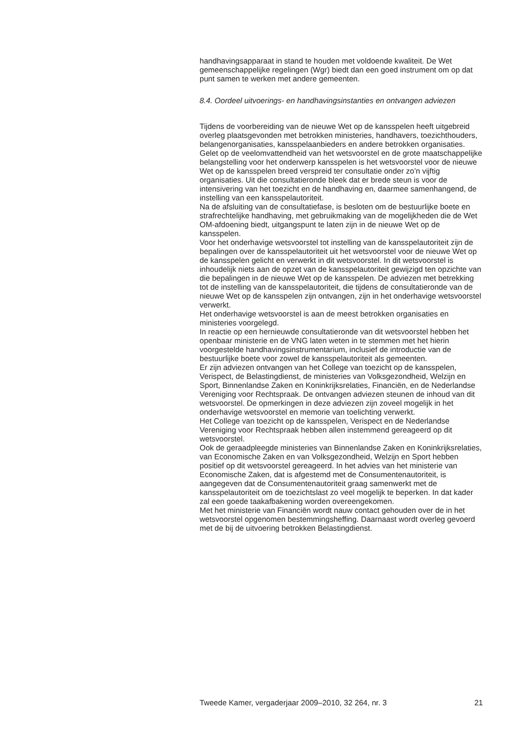handhavingsapparaat in stand te houden met voldoende kwaliteit. De Wet gemeenschappelijke regelingen (Wgr) biedt dan een goed instrument om op dat punt samen te werken met andere gemeenten.
8.4. Oordeel uitvoerings- en handhavingsinstanties en ontvangen adviezen
Tijdens de voorbereiding van de nieuwe Wet op de kansspelen heeft uitgebreid overleg plaatsgevonden met betrokken ministeries, handhavers, toezichthouders, belangenorganisaties, kansspelaanbieders en andere betrokken organisaties. Gelet op de veelomvattendheid van het wetsvoorstel en de grote maatschappelijke belangstelling voor het onderwerp kansspelen is het wetsvoorstel voor de nieuwe Wet op de kansspelen breed verspreid ter consultatie onder zo’n vijftig organisaties. Uit die consultatieronde bleek dat er brede steun is voor de intensivering van het toezicht en de handhaving en, daarmee samenhangend, de instelling van een kansspelautoriteit.
Na de afsluiting van de consultatiefase, is besloten om de bestuurlijke boete en strafrechtelijke handhaving, met gebruikmaking van de mogelijkheden die de Wet OM-afdoening biedt, uitgangspunt te laten zijn in de nieuwe Wet op de kansspelen.
Voor het onderhavige wetsvoorstel tot instelling van de kansspelautoriteit zijn de bepalingen over de kansspelautoriteit uit het wetsvoorstel voor de nieuwe Wet op de kansspelen gelicht en verwerkt in dit wetsvoorstel. In dit wetsvoorstel is inhoudelijk niets aan de opzet van de kansspelautoriteit gewijzigd ten opzichte van die bepalingen in de nieuwe Wet op de kansspelen. De adviezen met betrekking tot de instelling van de kansspelautoriteit, die tijdens de consultatieronde van de nieuwe Wet op de kansspelen zijn ontvangen, zijn in het onderhavige wetsvoorstel verwerkt.
Het onderhavige wetsvoorstel is aan de meest betrokken organisaties en ministeries voorgelegd.
In reactie op een hernieuwde consultatieronde van dit wetsvoorstel hebben het openbaar ministerie en de VNG laten weten in te stemmen met het hierin voorgestelde handhavingsinstrumentarium, inclusief de introductie van de bestuurlijke boete voor zowel de kansspelautoriteit als gemeenten.
Er zijn adviezen ontvangen van het College van toezicht op de kansspelen, Verispect, de Belastingdienst, de ministeries van Volksgezondheid, Welzijn en Sport, Binnenlandse Zaken en Koninkrijksrelaties, Financiën, en de Nederlandse Vereniging voor Rechtspraak. De ontvangen adviezen steunen de inhoud van dit wetsvoorstel. De opmerkingen in deze adviezen zijn zoveel mogelijk in het onderhavige wetsvoorstel en memorie van toelichting verwerkt.
Het College van toezicht op de kansspelen, Verispect en de Nederlandse Vereniging voor Rechtspraak hebben allen instemmend gereageerd op dit wetsvoorstel.
Ook de geraadpleegde ministeries van Binnenlandse Zaken en Koninkrijksrelaties, van Economische Zaken en van Volksgezondheid, Welzijn en Sport hebben positief op dit wetsvoorstel gereageerd. In het advies van het ministerie van Economische Zaken, dat is afgestemd met de Consumentenautoriteit, is aangegeven dat de Consumentenautoriteit graag samenwerkt met de kansspelautoriteit om de toezichtslast zo veel mogelijk te beperken. In dat kader zal een goede taakafbakening worden overeengekomen.
Met het ministerie van Financiën wordt nauw contact gehouden over de in het wetsvoorstel opgenomen bestemmingsheffing. Daarnaast wordt overleg gevoerd met de bij de uitvoering betrokken Belastingdienst.
Tweede Kamer, vergaderjaar 2009–2010, 32 264, nr. 3 21